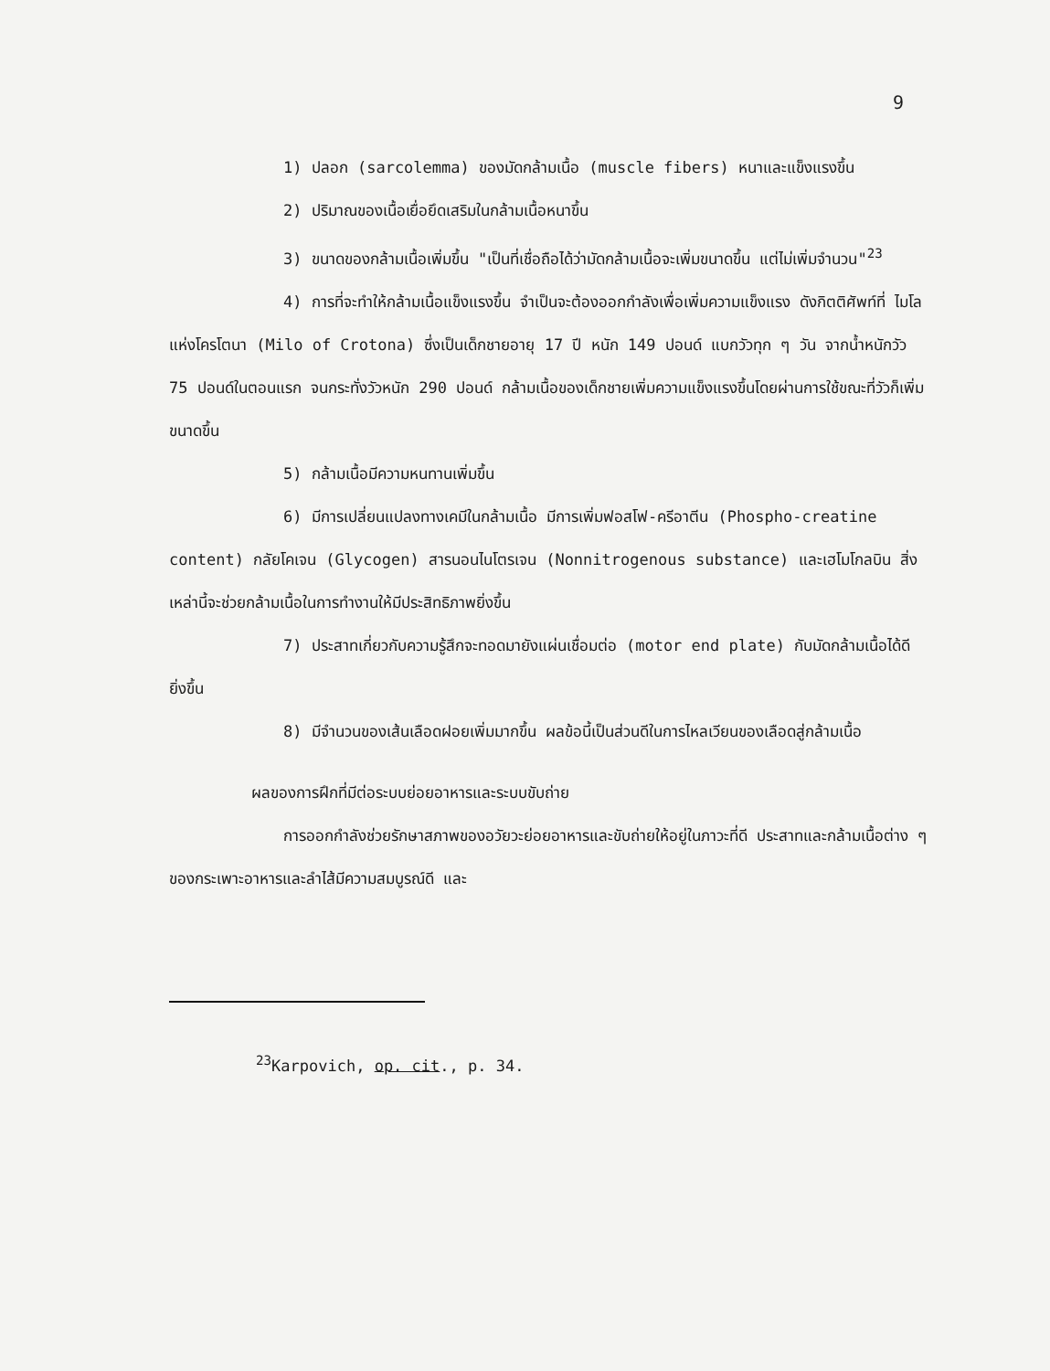9
1) ปลอก (sarcolemma) ของมัดกล้ามเนื้อ (muscle fibers) หนาและแข็งแรงขึ้น
2) ปริมาณของเนื้อเยื่อยึดเสริมในกล้ามเนื้อหนาขึ้น
3) ขนาดของกล้ามเนื้อเพิ่มขึ้น "เป็นที่เชื่อถือได้ว่ามัดกล้ามเนื้อจะเพิ่มขนาดขึ้น แต่ไม่เพิ่มจำนวน"<sup>23</sup>
4) การที่จะทำให้กล้ามเนื้อแข็งแรงขึ้น จำเป็นจะต้องออกกำลังเพื่อเพิ่มความแข็งแรง ดังกิตติศัพท์ที่ ไมโล แห่งโครโตนา (Milo of Crotona) ซึ่งเป็นเด็กชายอายุ 17 ปี หนัก 149 ปอนด์ แบกวัวทุก ๆ วัน จากน้ำหนักวัว 75 ปอนด์ในตอนแรก จนกระทั่งวัวหนัก 290 ปอนด์ กล้ามเนื้อของเด็กชายเพิ่มความแข็งแรงขึ้นโดยผ่านการใช้ขณะที่วัวก็เพิ่มขนาดขึ้น
5) กล้ามเนื้อมีความหนทานเพิ่มขึ้น
6) มีการเปลี่ยนแปลงทางเคมีในกล้ามเนื้อ มีการเพิ่มฟอสโฟ-ครีอาตีน (Phospho-creatine content) กลัยโคเจน (Glycogen) สารนอนไนโตรเจน (Nonnitrogenous substance) และเฮโมโกลบิน สิ่งเหล่านี้จะช่วยกล้ามเนื้อในการทำงานให้มีประสิทธิภาพยิ่งขึ้น
7) ประสาทเกี่ยวกับความรู้สึกจะทอดมายังแผ่นเชื่อมต่อ (motor end plate) กับมัดกล้ามเนื้อได้ดียิ่งขึ้น
8) มีจำนวนของเส้นเลือดฝอยเพิ่มมากขึ้น ผลข้อนี้เป็นส่วนดีในการไหลเวียนของเลือดสู่กล้ามเนื้อ
ผลของการฝึกที่มีต่อระบบย่อยอาหารและระบบขับถ่าย
การออกกำลังช่วยรักษาสภาพของอวัยวะย่อยอาหารและขับถ่ายให้อยู่ในภาวะที่ดี ประสาทและกล้ามเนื้อต่าง ๆ ของกระเพาะอาหารและลำไส้มีความสมบูรณ์ดี และ
<sup>23</sup> Karpovich, op. cit., p. 34.